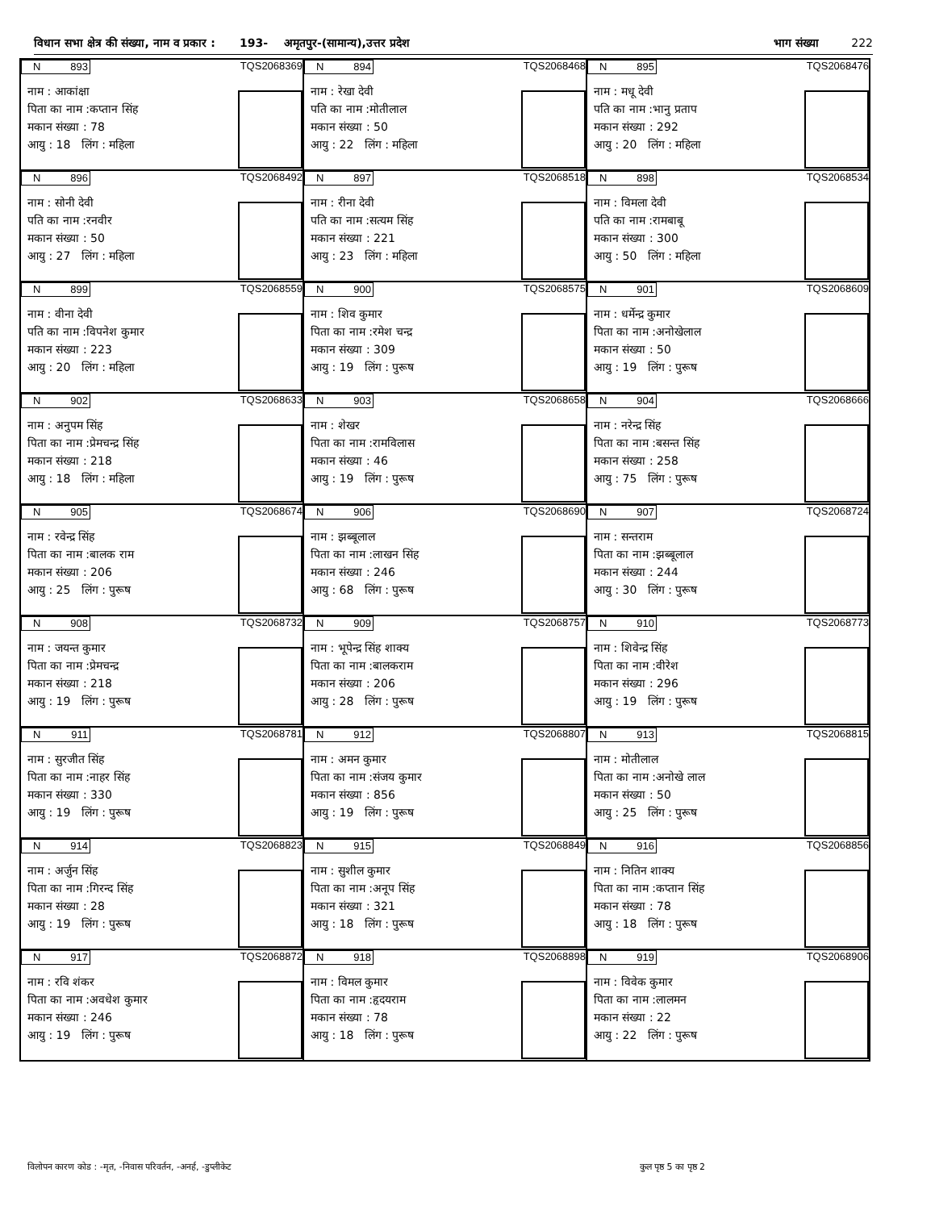विधान सभा क्षेत्र की संख्या, नाम व प्रकार : 193- अमृतपुर-(सामान्य),उत्तर प्रदेश भाग संख्या 222
N 893 TQS2068369
नाम : आकांक्षा
पिता का नाम :कप्तान सिंह
मकान संख्या : 78
आयु : 18 लिंग : महिला
N 894 TQS2068468
नाम : रेखा देवी
पति का नाम :मोतीलाल
मकान संख्या : 50
आयु : 22 लिंग : महिला
N 895 TQS2068476
नाम : मधू देवी
पति का नाम :भानु प्रताप
मकान संख्या : 292
आयु : 20 लिंग : महिला
N 896 TQS2068492
नाम : सोनी देवी
पति का नाम :रनवीर
मकान संख्या : 50
आयु : 27 लिंग : महिला
N 897 TQS2068518
नाम : रीना देवी
पति का नाम :सत्यम सिंह
मकान संख्या : 221
आयु : 23 लिंग : महिला
N 898 TQS2068534
नाम : विमला देवी
पति का नाम :रामबाबू
मकान संख्या : 300
आयु : 50 लिंग : महिला
N 899 TQS2068559
नाम : वीना देवी
पति का नाम :विपनेश कुमार
मकान संख्या : 223
आयु : 20 लिंग : महिला
N 900 TQS2068575
नाम : शिव कुमार
पिता का नाम :रमेश चन्द्र
मकान संख्या : 309
आयु : 19 लिंग : पुरूष
N 901 TQS2068609
नाम : धर्मेन्द्र कुमार
पिता का नाम :अनोखेलाल
मकान संख्या : 50
आयु : 19 लिंग : पुरूष
N 902 TQS2068633
नाम : अनुपम सिंह
पिता का नाम :प्रेमचन्द्र सिंह
मकान संख्या : 218
आयु : 18 लिंग : महिला
N 903 TQS2068658
नाम : शेखर
पिता का नाम :रामविलास
मकान संख्या : 46
आयु : 19 लिंग : पुरूष
N 904 TQS2068666
नाम : नरेन्द्र सिंह
पिता का नाम :बसन्त सिंह
मकान संख्या : 258
आयु : 75 लिंग : पुरूष
N 905 TQS2068674
नाम : रवेन्द्र सिंह
पिता का नाम :बालक राम
मकान संख्या : 206
आयु : 25 लिंग : पुरूष
N 906 TQS2068690
नाम : झब्बूलाल
पिता का नाम :लाखन सिंह
मकान संख्या : 246
आयु : 68 लिंग : पुरूष
N 907 TQS2068724
नाम : सन्तराम
पिता का नाम :झब्बूलाल
मकान संख्या : 244
आयु : 30 लिंग : पुरूष
N 908 TQS2068732
नाम : जयन्त कुमार
पिता का नाम :प्रेमचन्द्र
मकान संख्या : 218
आयु : 19 लिंग : पुरूष
N 909 TQS2068757
नाम : भूपेन्द्र सिंह शाक्य
पिता का नाम :बालकराम
मकान संख्या : 206
आयु : 28 लिंग : पुरूष
N 910 TQS2068773
नाम : शिवेन्द्र सिंह
पिता का नाम :वीरेश
मकान संख्या : 296
आयु : 19 लिंग : पुरूष
N 911 TQS2068781
नाम : सुरजीत सिंह
पिता का नाम :नाहर सिंह
मकान संख्या : 330
आयु : 19 लिंग : पुरूष
N 912 TQS2068807
नाम : अमन कुमार
पिता का नाम :संजय कुमार
मकान संख्या : 856
आयु : 19 लिंग : पुरूष
N 913 TQS2068815
नाम : मोतीलाल
पिता का नाम :अनोखे लाल
मकान संख्या : 50
आयु : 25 लिंग : पुरूष
N 914 TQS2068823
नाम : अर्जुन सिंह
पिता का नाम :गिरन्द सिंह
मकान संख्या : 28
आयु : 19 लिंग : पुरूष
N 915 TQS2068849
नाम : सुशील कुमार
पिता का नाम :अनूप सिंह
मकान संख्या : 321
आयु : 18 लिंग : पुरूष
N 916 TQS2068856
नाम : नितिन शाक्य
पिता का नाम :कप्तान सिंह
मकान संख्या : 78
आयु : 18 लिंग : पुरूष
N 917 TQS2068872
नाम : रवि शंकर
पिता का नाम :अवधेश कुमार
मकान संख्या : 246
आयु : 19 लिंग : पुरूष
N 918 TQS2068898
नाम : विमल कुमार
पिता का नाम :हृदयराम
मकान संख्या : 78
आयु : 18 लिंग : पुरूष
N 919 TQS2068906
नाम : विवेक कुमार
पिता का नाम :लालमन
मकान संख्या : 22
आयु : 22 लिंग : पुरूष
विलोपन कारण कोड : -मृत, -निवास परिवर्तन, -अनर्ह, -डुप्लीकेट कुल पृष्ठ 5 का पृष्ठ 2